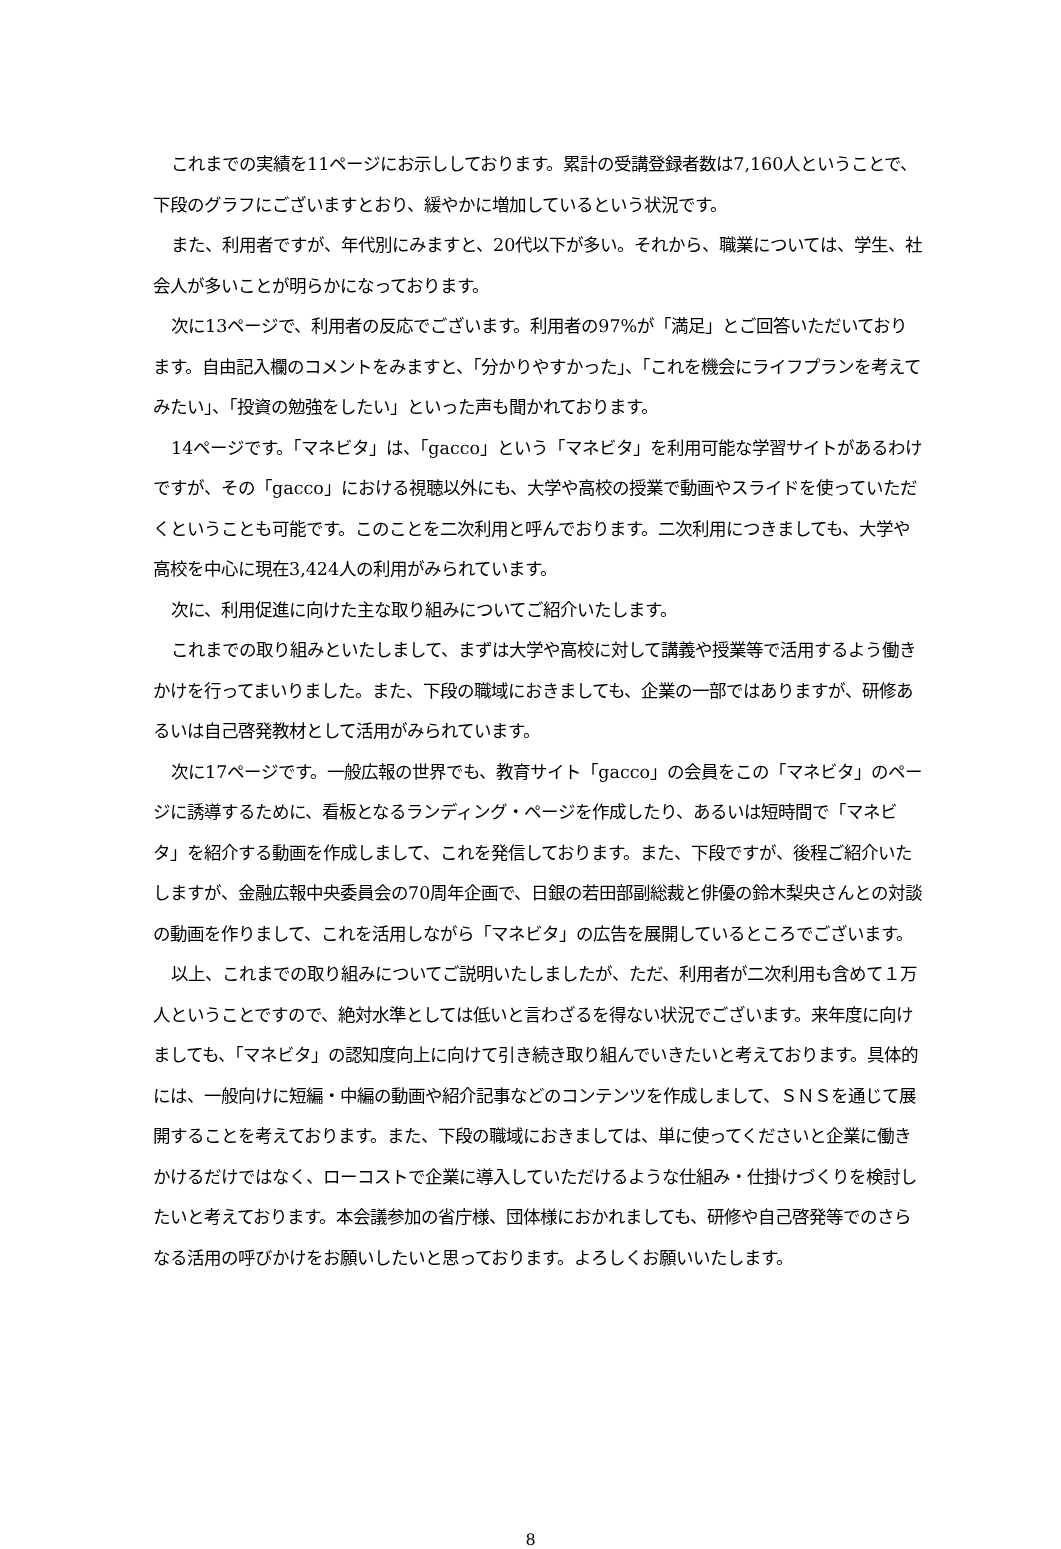これまでの実績を11ページにお示ししております。累計の受講登録者数は7,160人ということで、下段のグラフにございますとおり、緩やかに増加しているという状況です。
また、利用者ですが、年代別にみますと、20代以下が多い。それから、職業については、学生、社会人が多いことが明らかになっております。
次に13ページで、利用者の反応でございます。利用者の97%が「満足」とご回答いただいております。自由記入欄のコメントをみますと、「分かりやすかった」、「これを機会にライフプランを考えてみたい」、「投資の勉強をしたい」といった声も聞かれております。
14ページです。「マネビタ」は、「gacco」という「マネビタ」を利用可能な学習サイトがあるわけですが、その「gacco」における視聴以外にも、大学や高校の授業で動画やスライドを使っていただくということも可能です。このことを二次利用と呼んでおります。二次利用につきましても、大学や高校を中心に現在3,424人の利用がみられています。
次に、利用促進に向けた主な取り組みについてご紹介いたします。
これまでの取り組みといたしまして、まずは大学や高校に対して講義や授業等で活用するよう働きかけを行ってまいりました。また、下段の職域におきましても、企業の一部ではありますが、研修あるいは自己啓発教材として活用がみられています。
次に17ページです。一般広報の世界でも、教育サイト「gacco」の会員をこの「マネビタ」のページに誘導するために、看板となるランディング・ページを作成したり、あるいは短時間で「マネビタ」を紹介する動画を作成しまして、これを発信しております。また、下段ですが、後程ご紹介いたしますが、金融広報中央委員会の70周年企画で、日銀の若田部副総裁と俳優の鈴木梨央さんとの対談の動画を作りまして、これを活用しながら「マネビタ」の広告を展開しているところでございます。
以上、これまでの取り組みについてご説明いたしましたが、ただ、利用者が二次利用も含めて１万人ということですので、絶対水準としては低いと言わざるを得ない状況でございます。来年度に向けましても、「マネビタ」の認知度向上に向けて引き続き取り組んでいきたいと考えております。具体的には、一般向けに短編・中編の動画や紹介記事などのコンテンツを作成しまして、ＳＮＳを通じて展開することを考えております。また、下段の職域におきましては、単に使ってくださいと企業に働きかけるだけではなく、ローコストで企業に導入していただけるような仕組み・仕掛けづくりを検討したいと考えております。本会議参加の省庁様、団体様におかれましても、研修や自己啓発等でのさらなる活用の呼びかけをお願いしたいと思っております。よろしくお願いいたします。
8